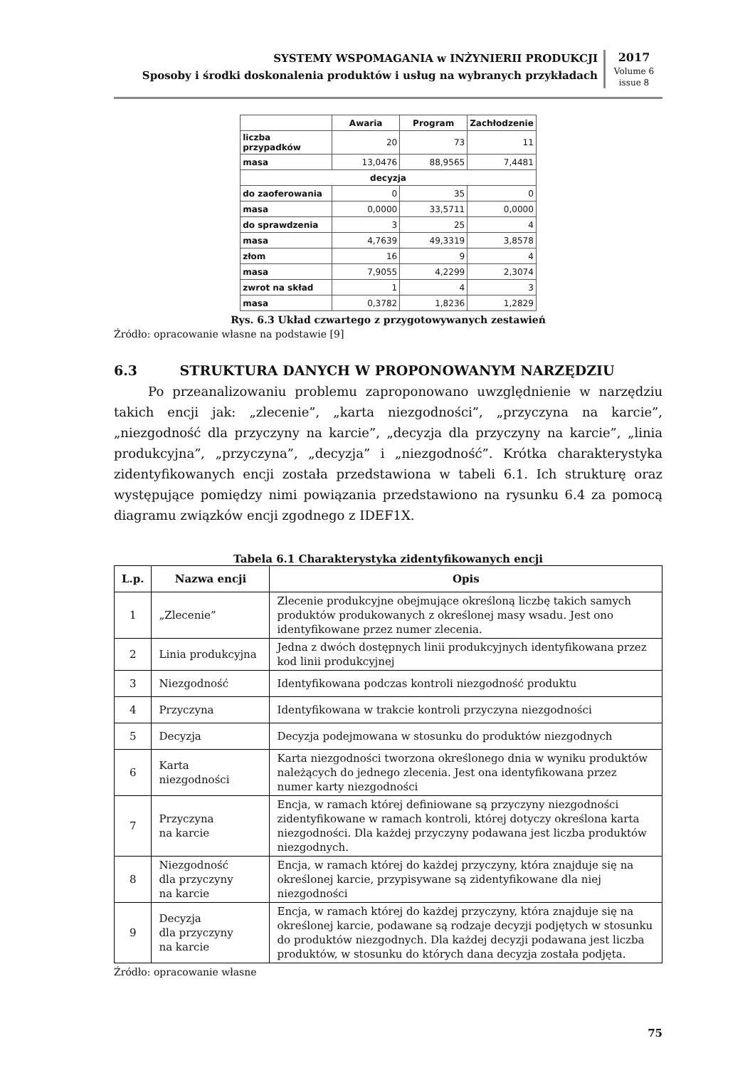SYSTEMY WSPOMAGANIA w INŻYNIERII PRODUKCJI
Sposoby i środki doskonalenia produktów i usług na wybranych przykładach
2017
Volume 6
issue 8
| | Awaria | Program | Zachłodzenie |
| --- | --- | --- | --- |
| liczba przypadków | 20 | 73 | 11 |
| masa | 13,0476 | 88,9565 | 7,4481 |
| decyzja | | | |
| do zaoferowania | 0 | 35 | 0 |
| masa | 0,0000 | 33,5711 | 0,0000 |
| do sprawdzenia | 3 | 25 | 4 |
| masa | 4,7639 | 49,3319 | 3,8578 |
| złom | 16 | 9 | 4 |
| masa | 7,9055 | 4,2299 | 2,3074 |
| zwrot na skład | 1 | 4 | 3 |
| masa | 0,3782 | 1,8236 | 1,2829 |
Rys. 6.3 Układ czwartego z przygotowywanych zestawień
Źródło: opracowanie własne na podstawie [9]
6.3 STRUKTURA DANYCH W PROPONOWANYM NARZĘDZIU
Po przeanalizowaniu problemu zaproponowano uwzględnienie w narzędziu takich encji jak: „zlecenie”, „karta niezgodności”, „przyczyna na karcie”, „niezgodność dla przyczyny na karcie”, „decyzja dla przyczyny na karcie”, „linia produkcyjna”, „przyczyna”, „decyzja” i „niezgodność”. Krótka charakterystyka zidentyfikowanych encji została przedstawiona w tabeli 6.1. Ich strukturę oraz występujące pomiędzy nimi powiązania przedstawiono na rysunku 6.4 za pomocą diagramu związków encji zgodnego z IDEF1X.
Tabela 6.1 Charakterystyka zidentyfikowanych encji
| L.p. | Nazwa encji | Opis |
| --- | --- | --- |
| 1 | „Zlecenie” | Zlecenie produkcyjne obejmujące określoną liczbę takich samych produktów produkowanych z określonej masy wsadu. Jest ono identyfikowane przez numer zlecenia. |
| 2 | Linia produkcyjna | Jedna z dwóch dostępnych linii produkcyjnych identyfikowana przez kod linii produkcyjnej |
| 3 | Niezgodność | Identyfikowana podczas kontroli niezgodność produktu |
| 4 | Przyczyna | Identyfikowana w trakcie kontroli przyczyna niezgodności |
| 5 | Decyzja | Decyzja podejmowana w stosunku do produktów niezgodnych |
| 6 | Karta niezgodności | Karta niezgodności tworzona określonego dnia w wyniku produktów należących do jednego zlecenia. Jest ona identyfikowana przez numer karty niezgodności |
| 7 | Przyczyna na karcie | Encja, w ramach której definiowane są przyczyny niezgodności zidentyfikowane w ramach kontroli, której dotyczy określona karta niezgodności. Dla każdej przyczyny podawana jest liczba produktów niezgodnych. |
| 8 | Niezgodność dla przyczyny na karcie | Encja, w ramach której do każdej przyczyny, która znajduje się na określonej karcie, przypisywane są zidentyfikowane dla niej niezgodności |
| 9 | Decyzja dla przyczyny na karcie | Encja, w ramach której do każdej przyczyny, która znajduje się na określonej karcie, podawane są rodzaje decyzji podjętych w stosunku do produktów niezgodnych. Dla każdej decyzji podawana jest liczba produktów, w stosunku do których dana decyzja została podjęta. |
Źródło: opracowanie własne
75